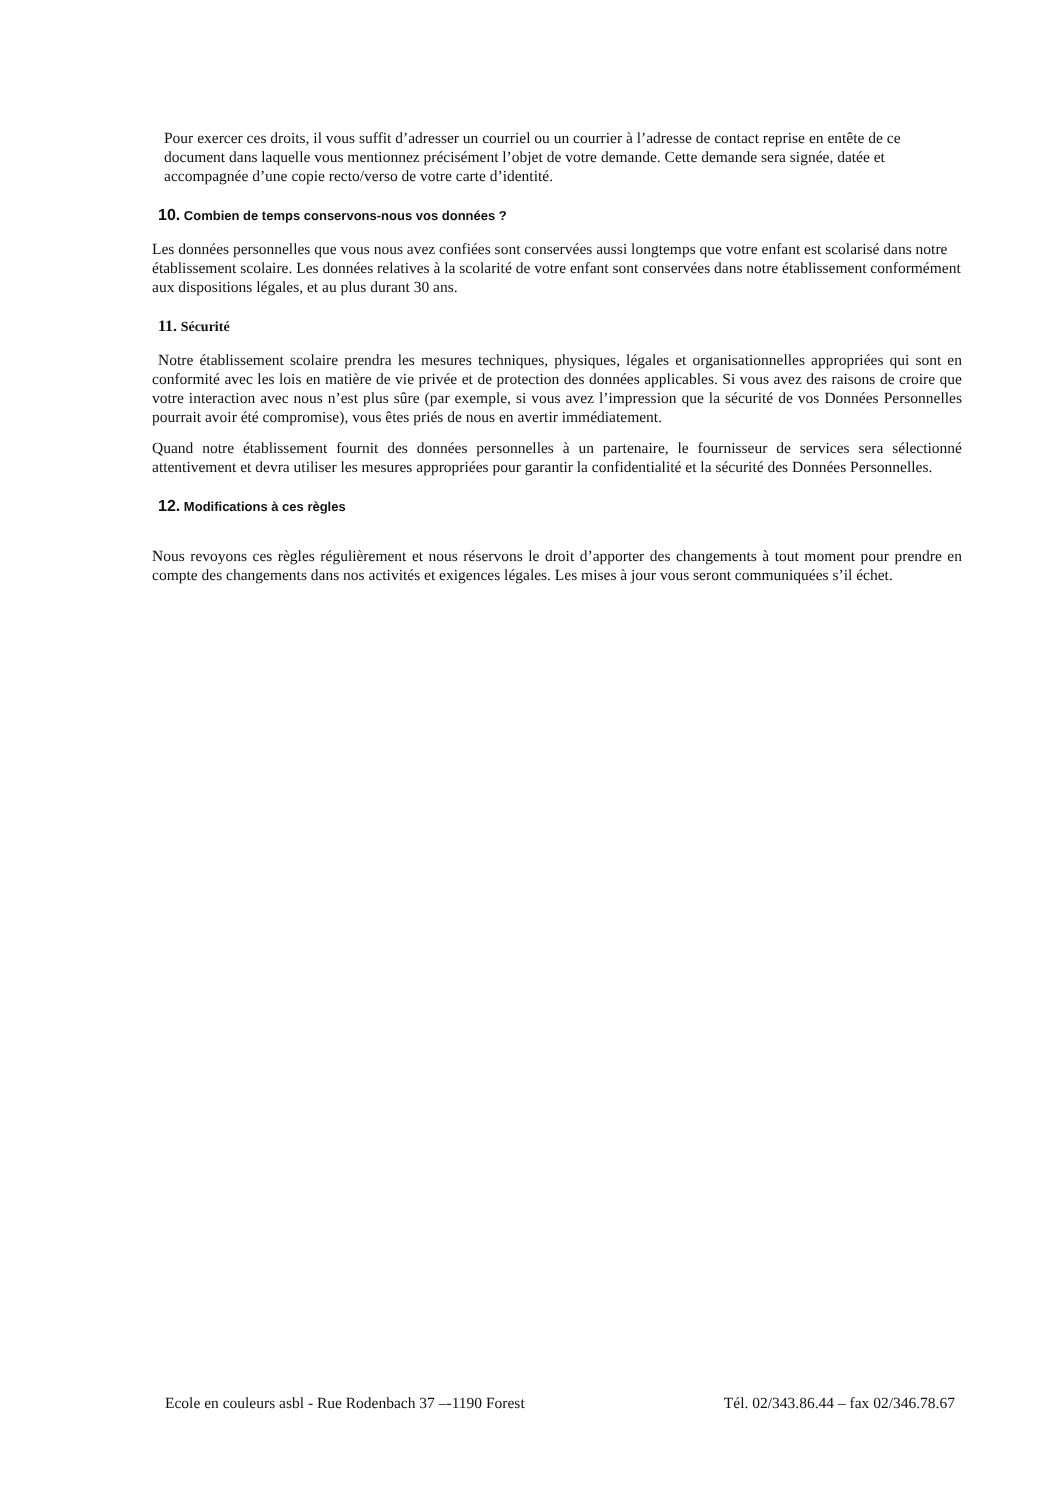Pour exercer ces droits, il vous suffit d’adresser un courriel ou un courrier à l’adresse de contact reprise en entête de ce document dans laquelle vous mentionnez précisément l’objet de votre demande. Cette demande sera signée, datée et accompagnée d’une copie recto/verso de votre carte d’identité.
10. Combien de temps conservons-nous vos données ?
Les données personnelles que vous nous avez confiées sont conservées aussi longtemps que votre enfant est scolarisé dans notre établissement scolaire. Les données relatives à la scolarité de votre enfant sont conservées dans notre établissement conformément aux dispositions légales, et au plus durant 30 ans.
11. Sécurité
Notre établissement scolaire prendra les mesures techniques, physiques, légales et organisationnelles appropriées qui sont en conformité avec les lois en matière de vie privée et de protection des données applicables. Si vous avez des raisons de croire que votre interaction avec nous n’est plus sûre (par exemple, si vous avez l’impression que la sécurité de vos Données Personnelles pourrait avoir été compromise), vous êtes priés de nous en avertir immédiatement.
Quand notre établissement fournit des données personnelles à un partenaire, le fournisseur de services sera sélectionné attentivement et devra utiliser les mesures appropriées pour garantir la confidentialité et la sécurité des Données Personnelles.
12. Modifications à ces règles
Nous revoyons ces règles régulièrement et nous réservons le droit d’apporter des changements à tout moment pour prendre en compte des changements dans nos activités et exigences légales. Les mises à jour vous seront communiquées s’il échet.
Ecole en couleurs asbl - Rue Rodenbach 37 –-1190 Forest Tél. 02/343.86.44 – fax 02/346.78.67